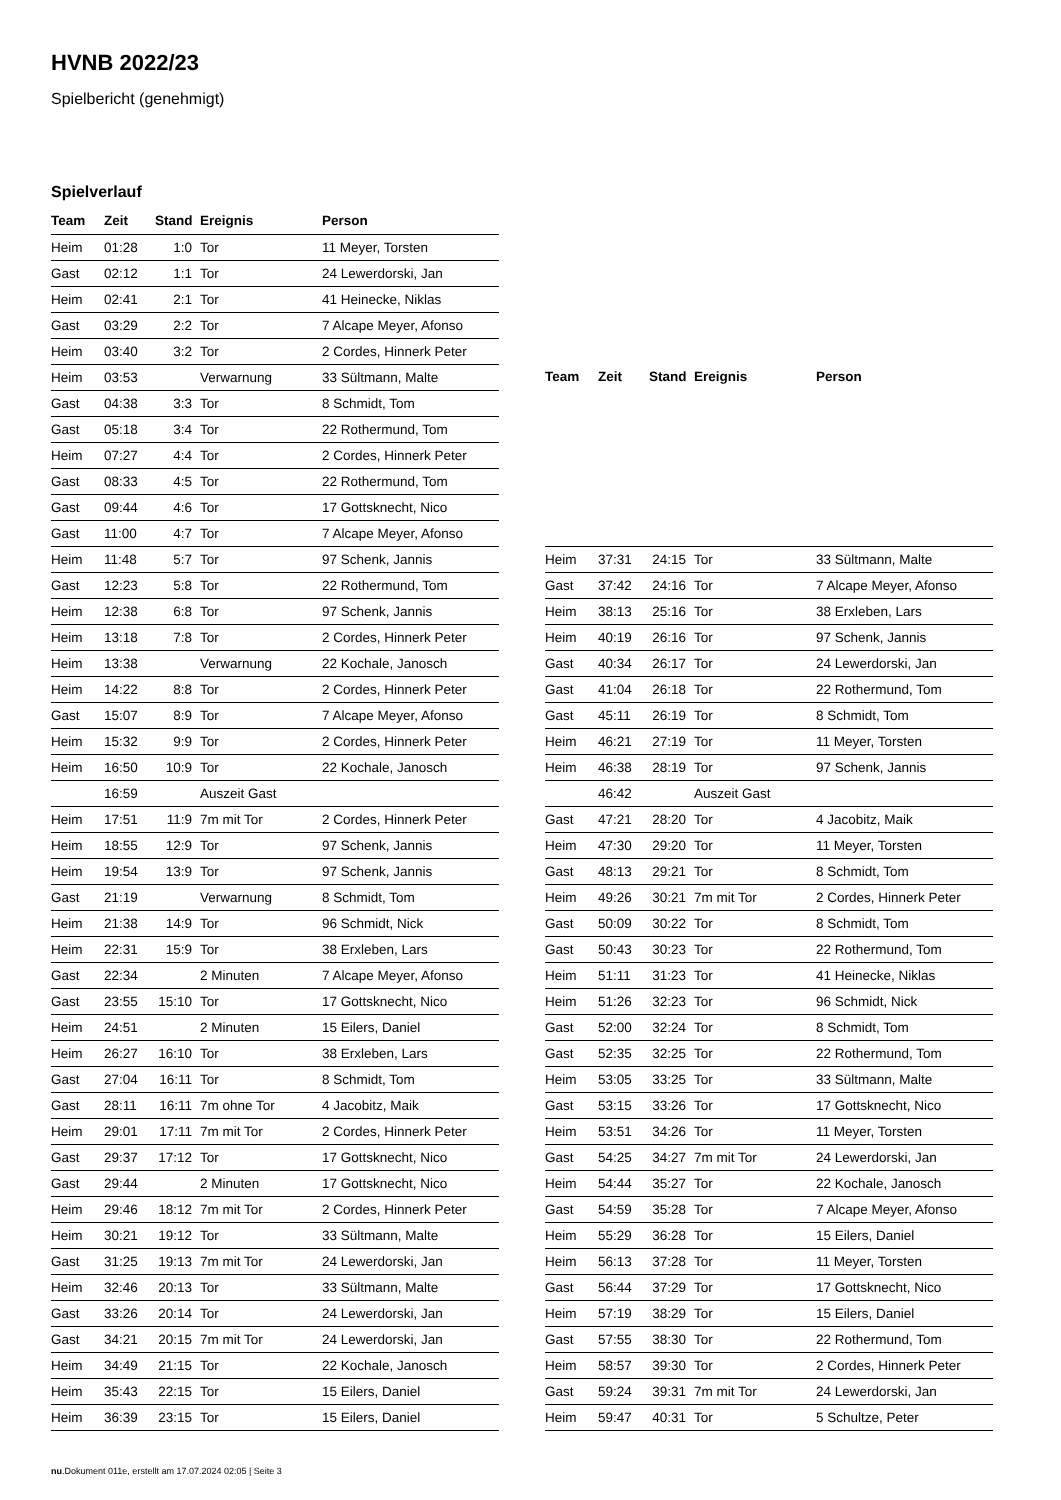HVNB 2022/23
Spielbericht (genehmigt)
Spielverlauf
| Team | Zeit | Stand | Ereignis | Person |
| --- | --- | --- | --- | --- |
| Heim | 01:28 | 1:0 | Tor | 11 Meyer, Torsten |
| Gast | 02:12 | 1:1 | Tor | 24 Lewerdorski, Jan |
| Heim | 02:41 | 2:1 | Tor | 41 Heinecke, Niklas |
| Gast | 03:29 | 2:2 | Tor | 7 Alcape Meyer, Afonso |
| Heim | 03:40 | 3:2 | Tor | 2 Cordes, Hinnerk Peter |
| Heim | 03:53 | | Verwarnung | 33 Sültmann, Malte |
| Gast | 04:38 | 3:3 | Tor | 8 Schmidt, Tom |
| Gast | 05:18 | 3:4 | Tor | 22 Rothermund, Tom |
| Heim | 07:27 | 4:4 | Tor | 2 Cordes, Hinnerk Peter |
| Gast | 08:33 | 4:5 | Tor | 22 Rothermund, Tom |
| Gast | 09:44 | 4:6 | Tor | 17 Gottsknecht, Nico |
| Gast | 11:00 | 4:7 | Tor | 7 Alcape Meyer, Afonso |
| Heim | 11:48 | 5:7 | Tor | 97 Schenk, Jannis |
| Gast | 12:23 | 5:8 | Tor | 22 Rothermund, Tom |
| Heim | 12:38 | 6:8 | Tor | 97 Schenk, Jannis |
| Heim | 13:18 | 7:8 | Tor | 2 Cordes, Hinnerk Peter |
| Heim | 13:38 | | Verwarnung | 22 Kochale, Janosch |
| Heim | 14:22 | 8:8 | Tor | 2 Cordes, Hinnerk Peter |
| Gast | 15:07 | 8:9 | Tor | 7 Alcape Meyer, Afonso |
| Heim | 15:32 | 9:9 | Tor | 2 Cordes, Hinnerk Peter |
| Heim | 16:50 | 10:9 | Tor | 22 Kochale, Janosch |
| | 16:59 | | Auszeit Gast | |
| Heim | 17:51 | 11:9 | 7m mit Tor | 2 Cordes, Hinnerk Peter |
| Heim | 18:55 | 12:9 | Tor | 97 Schenk, Jannis |
| Heim | 19:54 | 13:9 | Tor | 97 Schenk, Jannis |
| Gast | 21:19 | | Verwarnung | 8 Schmidt, Tom |
| Heim | 21:38 | 14:9 | Tor | 96 Schmidt, Nick |
| Heim | 22:31 | 15:9 | Tor | 38 Erxleben, Lars |
| Gast | 22:34 | | 2 Minuten | 7 Alcape Meyer, Afonso |
| Gast | 23:55 | 15:10 | Tor | 17 Gottsknecht, Nico |
| Heim | 24:51 | | 2 Minuten | 15 Eilers, Daniel |
| Heim | 26:27 | 16:10 | Tor | 38 Erxleben, Lars |
| Gast | 27:04 | 16:11 | Tor | 8 Schmidt, Tom |
| Gast | 28:11 | 16:11 | 7m ohne Tor | 4 Jacobitz, Maik |
| Heim | 29:01 | 17:11 | 7m mit Tor | 2 Cordes, Hinnerk Peter |
| Gast | 29:37 | 17:12 | Tor | 17 Gottsknecht, Nico |
| Gast | 29:44 | | 2 Minuten | 17 Gottsknecht, Nico |
| Heim | 29:46 | 18:12 | 7m mit Tor | 2 Cordes, Hinnerk Peter |
| Heim | 30:21 | 19:12 | Tor | 33 Sültmann, Malte |
| Gast | 31:25 | 19:13 | 7m mit Tor | 24 Lewerdorski, Jan |
| Heim | 32:46 | 20:13 | Tor | 33 Sültmann, Malte |
| Gast | 33:26 | 20:14 | Tor | 24 Lewerdorski, Jan |
| Gast | 34:21 | 20:15 | 7m mit Tor | 24 Lewerdorski, Jan |
| Heim | 34:49 | 21:15 | Tor | 22 Kochale, Janosch |
| Heim | 35:43 | 22:15 | Tor | 15 Eilers, Daniel |
| Heim | 36:39 | 23:15 | Tor | 15 Eilers, Daniel |
| Team | Zeit | Stand | Ereignis | Person |
| --- | --- | --- | --- | --- |
| Heim | 37:31 | 24:15 | Tor | 33 Sültmann, Malte |
| Gast | 37:42 | 24:16 | Tor | 7 Alcape Meyer, Afonso |
| Heim | 38:13 | 25:16 | Tor | 38 Erxleben, Lars |
| Heim | 40:19 | 26:16 | Tor | 97 Schenk, Jannis |
| Gast | 40:34 | 26:17 | Tor | 24 Lewerdorski, Jan |
| Gast | 41:04 | 26:18 | Tor | 22 Rothermund, Tom |
| Gast | 45:11 | 26:19 | Tor | 8 Schmidt, Tom |
| Heim | 46:21 | 27:19 | Tor | 11 Meyer, Torsten |
| Heim | 46:38 | 28:19 | Tor | 97 Schenk, Jannis |
| | 46:42 | | Auszeit Gast | |
| Gast | 47:21 | 28:20 | Tor | 4 Jacobitz, Maik |
| Heim | 47:30 | 29:20 | Tor | 11 Meyer, Torsten |
| Gast | 48:13 | 29:21 | Tor | 8 Schmidt, Tom |
| Heim | 49:26 | 30:21 | 7m mit Tor | 2 Cordes, Hinnerk Peter |
| Gast | 50:09 | 30:22 | Tor | 8 Schmidt, Tom |
| Gast | 50:43 | 30:23 | Tor | 22 Rothermund, Tom |
| Heim | 51:11 | 31:23 | Tor | 41 Heinecke, Niklas |
| Heim | 51:26 | 32:23 | Tor | 96 Schmidt, Nick |
| Gast | 52:00 | 32:24 | Tor | 8 Schmidt, Tom |
| Gast | 52:35 | 32:25 | Tor | 22 Rothermund, Tom |
| Heim | 53:05 | 33:25 | Tor | 33 Sültmann, Malte |
| Gast | 53:15 | 33:26 | Tor | 17 Gottsknecht, Nico |
| Heim | 53:51 | 34:26 | Tor | 11 Meyer, Torsten |
| Gast | 54:25 | 34:27 | 7m mit Tor | 24 Lewerdorski, Jan |
| Heim | 54:44 | 35:27 | Tor | 22 Kochale, Janosch |
| Gast | 54:59 | 35:28 | Tor | 7 Alcape Meyer, Afonso |
| Heim | 55:29 | 36:28 | Tor | 15 Eilers, Daniel |
| Heim | 56:13 | 37:28 | Tor | 11 Meyer, Torsten |
| Gast | 56:44 | 37:29 | Tor | 17 Gottsknecht, Nico |
| Heim | 57:19 | 38:29 | Tor | 15 Eilers, Daniel |
| Gast | 57:55 | 38:30 | Tor | 22 Rothermund, Tom |
| Heim | 58:57 | 39:30 | Tor | 2 Cordes, Hinnerk Peter |
| Gast | 59:24 | 39:31 | 7m mit Tor | 24 Lewerdorski, Jan |
| Heim | 59:47 | 40:31 | Tor | 5 Schultze, Peter |
nu.Dokument 011e, erstellt am 17.07.2024 02:05 | Seite 3